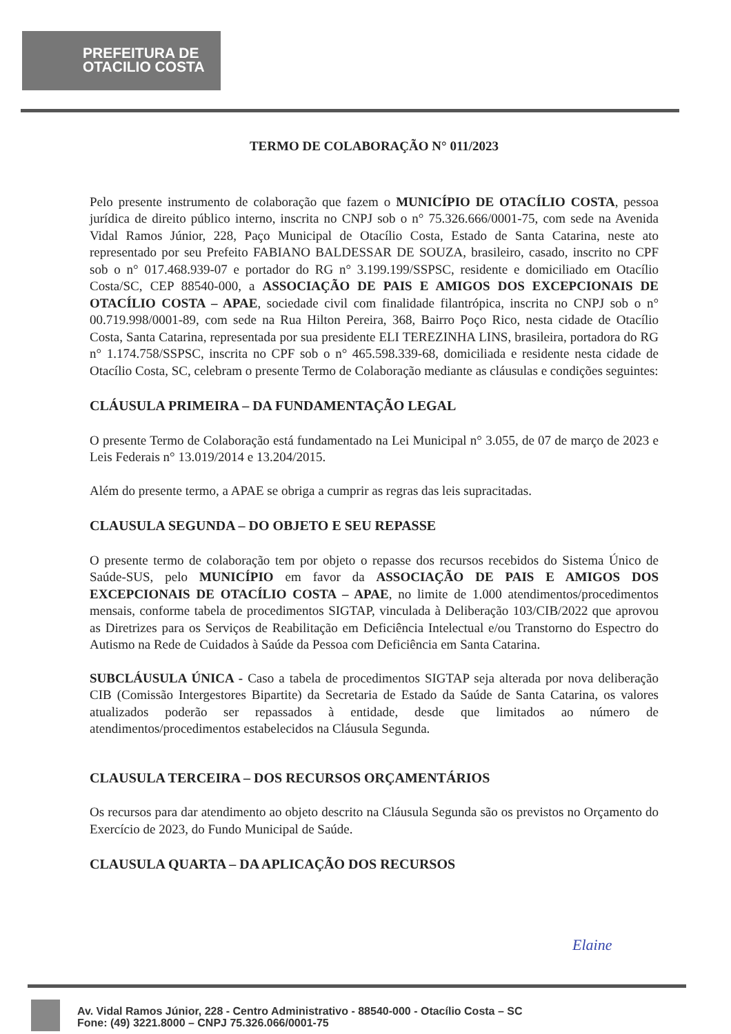PREFEITURA DE
OTACILIO COSTA
TERMO DE COLABORAÇÃO N° 011/2023
Pelo presente instrumento de colaboração que fazem o MUNICÍPIO DE OTACÍLIO COSTA, pessoa jurídica de direito público interno, inscrita no CNPJ sob o n° 75.326.666/0001-75, com sede na Avenida Vidal Ramos Júnior, 228, Paço Municipal de Otacílio Costa, Estado de Santa Catarina, neste ato representado por seu Prefeito FABIANO BALDESSAR DE SOUZA, brasileiro, casado, inscrito no CPF sob o n° 017.468.939-07 e portador do RG n° 3.199.199/SSPSC, residente e domiciliado em Otacílio Costa/SC, CEP 88540-000, a ASSOCIAÇÃO DE PAIS E AMIGOS DOS EXCEPCIONAIS DE OTACÍLIO COSTA – APAE, sociedade civil com finalidade filantrópica, inscrita no CNPJ sob o n° 00.719.998/0001-89, com sede na Rua Hilton Pereira, 368, Bairro Poço Rico, nesta cidade de Otacílio Costa, Santa Catarina, representada por sua presidente ELI TEREZINHA LINS, brasileira, portadora do RG n° 1.174.758/SSPSC, inscrita no CPF sob o n° 465.598.339-68, domiciliada e residente nesta cidade de Otacílio Costa, SC, celebram o presente Termo de Colaboração mediante as cláusulas e condições seguintes:
CLÁUSULA PRIMEIRA – DA FUNDAMENTAÇÃO LEGAL
O presente Termo de Colaboração está fundamentado na Lei Municipal n° 3.055, de 07 de março de 2023 e Leis Federais n° 13.019/2014 e 13.204/2015.
Além do presente termo, a APAE se obriga a cumprir as regras das leis supracitadas.
CLAUSULA SEGUNDA – DO OBJETO E SEU REPASSE
O presente termo de colaboração tem por objeto o repasse dos recursos recebidos do Sistema Único de Saúde-SUS, pelo MUNICÍPIO em favor da ASSOCIAÇÃO DE PAIS E AMIGOS DOS EXCEPCIONAIS DE OTACÍLIO COSTA – APAE, no limite de 1.000 atendimentos/procedimentos mensais, conforme tabela de procedimentos SIGTAP, vinculada à Deliberação 103/CIB/2022 que aprovou as Diretrizes para os Serviços de Reabilitação em Deficiência Intelectual e/ou Transtorno do Espectro do Autismo na Rede de Cuidados à Saúde da Pessoa com Deficiência em Santa Catarina.
SUBCLÁUSULA ÚNICA - Caso a tabela de procedimentos SIGTAP seja alterada por nova deliberação CIB (Comissão Intergestores Bipartite) da Secretaria de Estado da Saúde de Santa Catarina, os valores atualizados poderão ser repassados à entidade, desde que limitados ao número de atendimentos/procedimentos estabelecidos na Cláusula Segunda.
CLAUSULA TERCEIRA – DOS RECURSOS ORÇAMENTÁRIOS
Os recursos para dar atendimento ao objeto descrito na Cláusula Segunda são os previstos no Orçamento do Exercício de 2023, do Fundo Municipal de Saúde.
CLAUSULA QUARTA – DA APLICAÇÃO DOS RECURSOS
Elaine
Av. Vidal Ramos Júnior, 228 - Centro Administrativo - 88540-000 - Otacílio Costa – SC
Fone: (49) 3221.8000 – CNPJ 75.326.066/0001-75